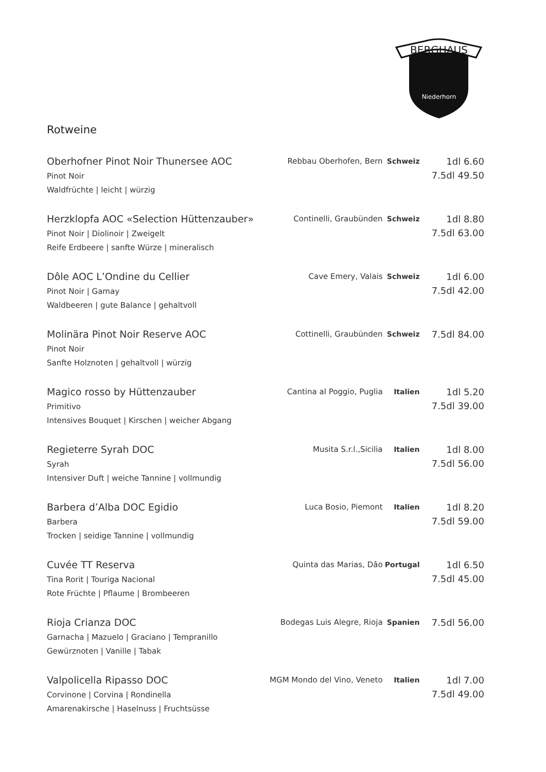BERGHAUS
Niederhorn
Rotweine
| Oberhofner Pinot Noir Thunersee AOC Pinot Noir Waldfrüchte / leicht / würzig | Rebbau Oberhofen, Bern | Schweiz | 1dl 6.60 7.5dl 49.50 |
| Herzklopfa AOC «Selection Hüttenzauber» Pinot Noir / Diolinoir / Zweigelt Reife Erdbeere / sanfte Würze / mineralisch | Continelli, Graubünden | Schweiz | 1dl 8.80 7.5dl 63.00 |
| Dôle AOC L’Ondine du Cellier Pinot Noir / Gamay Waldbeeren / gute Balance / gehaltvoll | Cave Emery, Valais | Schweiz | 1dl 6.00 7.5dl 42.00 |
| Molinära Pinot Noir Reserve AOC Pinot Noir Sanfte Holznoten / gehaltvoll / würzig | Cottinelli, Graubünden | Schweiz | 7.5dl 84.00 |
| Magico rosso by Hüttenzauber Primitivo Intensives Bouquet / Kirschen / weicher Abgang | Cantina al Poggio, Puglia | Italien | 1dl 5.20 7.5dl 39.00 |
| Regieterre Syrah DOC Syrah Intensiver Duft / weiche Tannine / vollmundig | Musita S.r.l.,Sicilia | Italien | 1dl 8.00 7.5dl 56.00 |
| Barbera d’Alba DOC Egidio Barbera Trocken / seidige Tannine / vollmundig | Luca Bosio, Piemont | Italien | 1dl 8.20 7.5dl 59.00 |
| Cuvée TT Reserva Tina Rorit / Touriga Nacional Rote Früchte / Pflaume / Brombeeren | Quinta das Marias, Dâo | Portugal | 1dl 6.50 7.5dl 45.00 |
| Rioja Crianza DOC Garnacha / Mazuelo / Graciano / Tempranillo Gewürznoten / Vanille / Tabak | Bodegas Luis Alegre, Rioja | Spanien | 7.5dl 56.00 |
| Valpolicella Ripasso DOC Corvinone / Corvina / Rondinella Amarenakirsche / Haselnuss / Fruchtsüsse | MGM Mondo del Vino, Veneto | Italien | 1dl 7.00 7.5dl 49.00 |